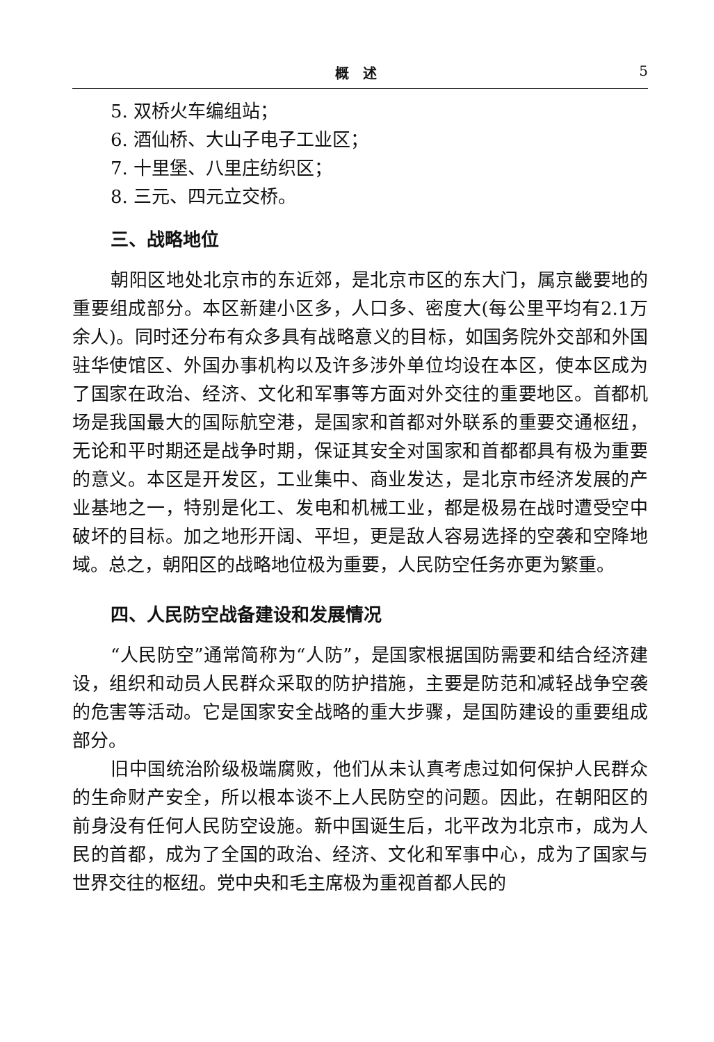概　述 5
5. 双桥火车编组站；
6. 酒仙桥、大山子电子工业区；
7. 十里堡、八里庄纺织区；
8. 三元、四元立交桥。
三、战略地位
朝阳区地处北京市的东近郊，是北京市区的东大门，属京畿要地的重要组成部分。本区新建小区多，人口多、密度大(每公里平均有2.1万余人)。同时还分布有众多具有战略意义的目标，如国务院外交部和外国驻华使馆区、外国办事机构以及许多涉外单位均设在本区，使本区成为了国家在政治、经济、文化和军事等方面对外交往的重要地区。首都机场是我国最大的国际航空港，是国家和首都对外联系的重要交通枢纽，无论和平时期还是战争时期，保证其安全对国家和首都都具有极为重要的意义。本区是开发区，工业集中、商业发达，是北京市经济发展的产业基地之一，特别是化工、发电和机械工业，都是极易在战时遭受空中破坏的目标。加之地形开阔、平坦，更是敌人容易选择的空袭和空降地域。总之，朝阳区的战略地位极为重要，人民防空任务亦更为繁重。
四、人民防空战备建设和发展情况
“人民防空”通常简称为“人防”，是国家根据国防需要和结合经济建设，组织和动员人民群众采取的防护措施，主要是防范和减轻战争空袭的危害等活动。它是国家安全战略的重大步骤，是国防建设的重要组成部分。
旧中国统治阶级极端腐败，他们从未认真考虑过如何保护人民群众的生命财产安全，所以根本谈不上人民防空的问题。因此，在朝阳区的前身没有任何人民防空设施。新中国诞生后，北平改为北京市，成为人民的首都，成为了全国的政治、经济、文化和军事中心，成为了国家与世界交往的枢纽。党中央和毛主席极为重视首都人民的